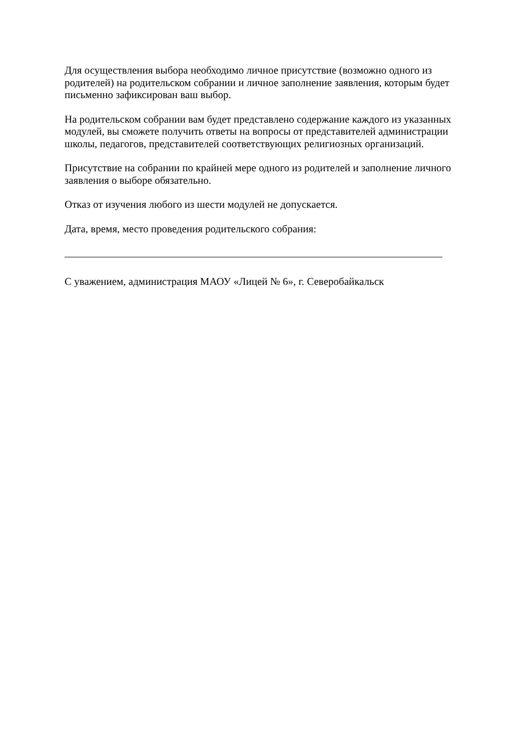Для осуществления выбора необходимо личное присутствие (возможно одного из родителей) на родительском собрании и личное заполнение заявления, которым будет письменно зафиксирован ваш выбор.
На родительском собрании вам будет представлено содержание каждого из указанных модулей, вы сможете получить ответы на вопросы от представителей администрации школы, педагогов, представителей соответствующих религиозных организаций.
Присутствие на собрании по крайней мере одного из родителей и заполнение личного заявления о выборе обязательно.
Отказ от изучения любого из шести модулей не допускается.
Дата, время, место проведения родительского собрания:
С уважением, администрация МАОУ «Лицей № 6», г. Северобайкальск